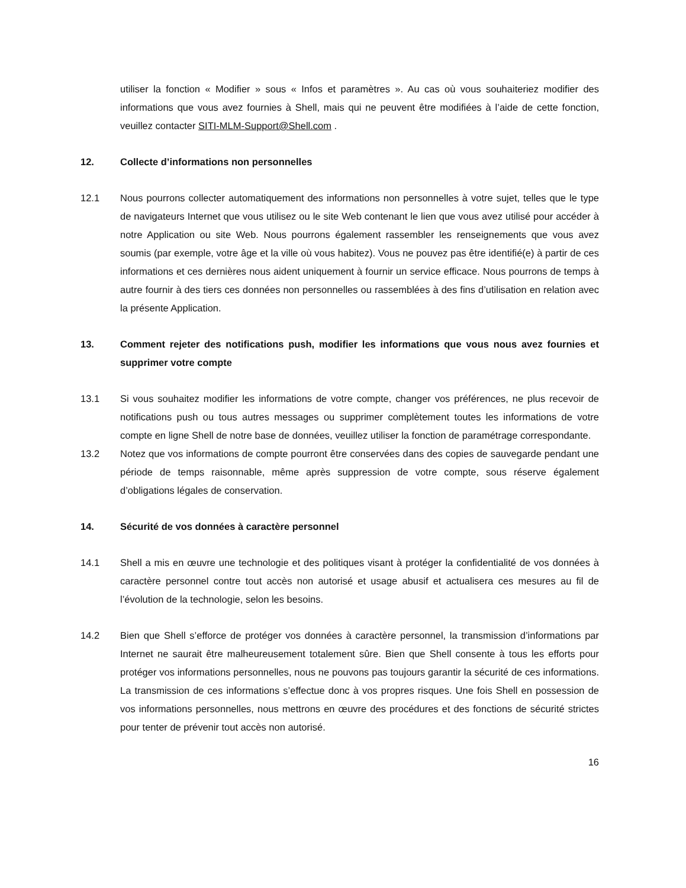utiliser la fonction « Modifier » sous « Infos et paramètres ». Au cas où vous souhaiteriez modifier des informations que vous avez fournies à Shell, mais qui ne peuvent être modifiées à l’aide de cette fonction, veuillez contacter SITI-MLM-Support@Shell.com .
12. Collecte d’informations non personnelles
12.1 Nous pourrons collecter automatiquement des informations non personnelles à votre sujet, telles que le type de navigateurs Internet que vous utilisez ou le site Web contenant le lien que vous avez utilisé pour accéder à notre Application ou site Web. Nous pourrons également rassembler les renseignements que vous avez soumis (par exemple, votre âge et la ville où vous habitez). Vous ne pouvez pas être identifié(e) à partir de ces informations et ces dernières nous aident uniquement à fournir un service efficace. Nous pourrons de temps à autre fournir à des tiers ces données non personnelles ou rassemblées à des fins d’utilisation en relation avec la présente Application.
13. Comment rejeter des notifications push, modifier les informations que vous nous avez fournies et supprimer votre compte
13.1 Si vous souhaitez modifier les informations de votre compte, changer vos préférences, ne plus recevoir de notifications push ou tous autres messages ou supprimer complètement toutes les informations de votre compte en ligne Shell de notre base de données, veuillez utiliser la fonction de paramétrage correspondante.
13.2 Notez que vos informations de compte pourront être conservées dans des copies de sauvegarde pendant une période de temps raisonnable, même après suppression de votre compte, sous réserve également d’obligations légales de conservation.
14. Sécurité de vos données à caractère personnel
14.1 Shell a mis en œuvre une technologie et des politiques visant à protéger la confidentialité de vos données à caractère personnel contre tout accès non autorisé et usage abusif et actualisera ces mesures au fil de l’évolution de la technologie, selon les besoins.
14.2 Bien que Shell s’efforce de protéger vos données à caractère personnel, la transmission d’informations par Internet ne saurait être malheureusement totalement sûre. Bien que Shell consente à tous les efforts pour protéger vos informations personnelles, nous ne pouvons pas toujours garantir la sécurité de ces informations. La transmission de ces informations s’effectue donc à vos propres risques. Une fois Shell en possession de vos informations personnelles, nous mettrons en œuvre des procédures et des fonctions de sécurité strictes pour tenter de prévenir tout accès non autorisé.
16